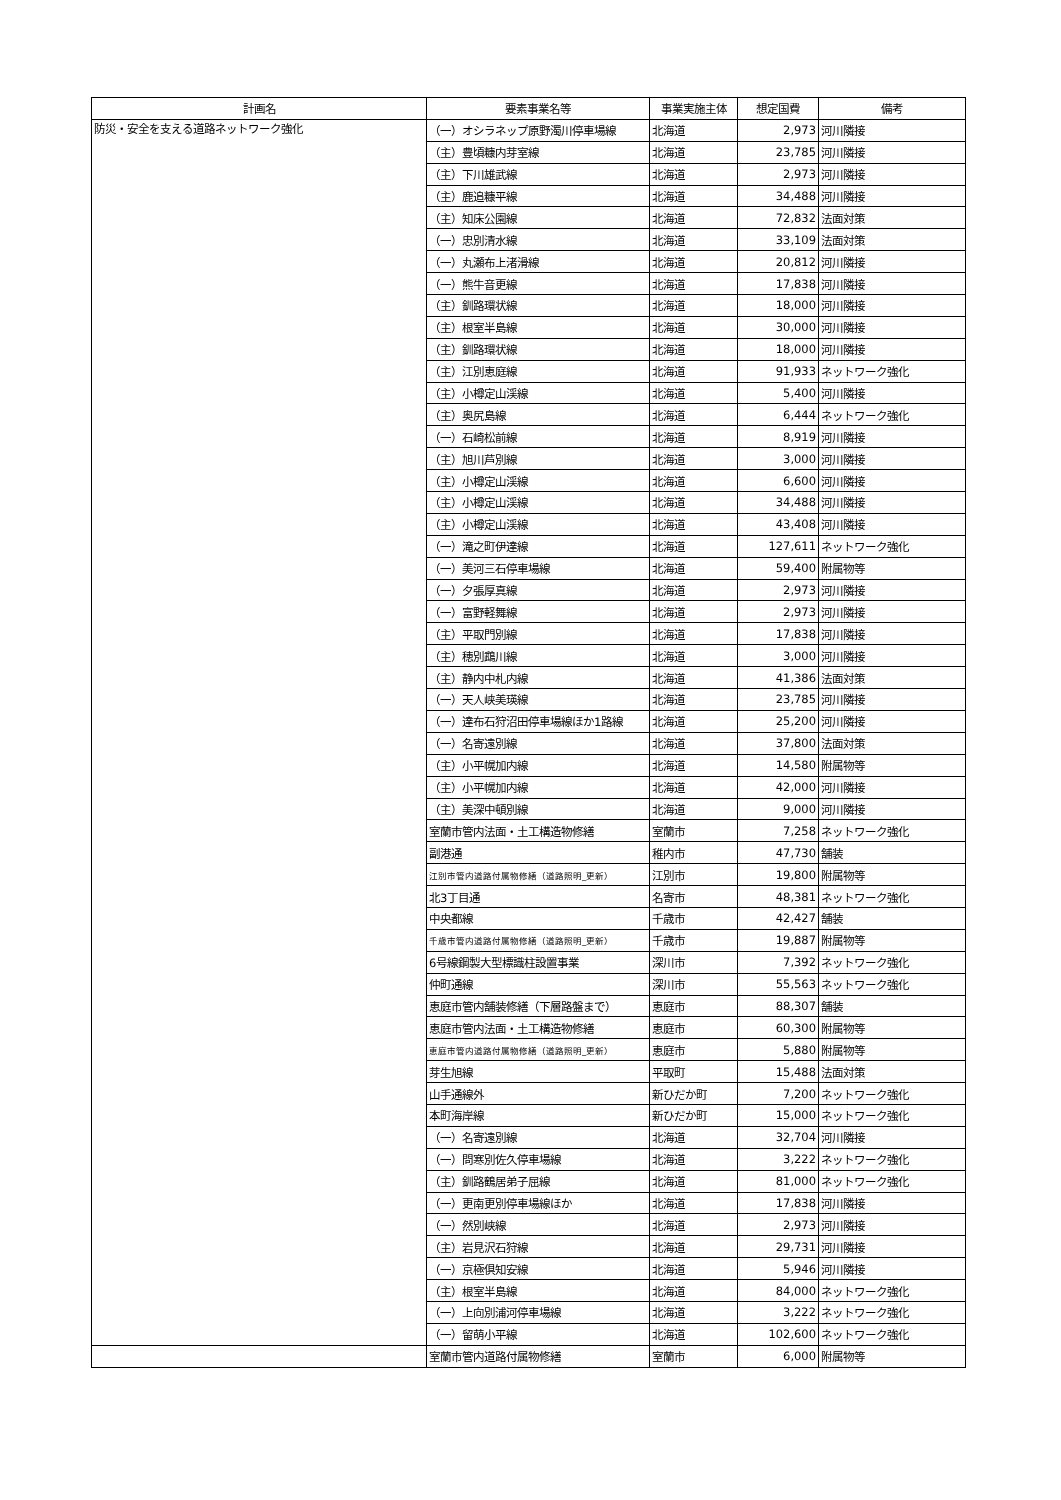| 計画名 | 要素事業名等 | 事業実施主体 | 想定国費 | 備考 |
| --- | --- | --- | --- | --- |
| 防災・安全を支える道路ネットワーク強化 | （一）オシラネップ原野濁川停車場線 | 北海道 | 2,973 | 河川隣接 |
| | （主）豊頃糠内芽室線 | 北海道 | 23,785 | 河川隣接 |
| | （主）下川雄武線 | 北海道 | 2,973 | 河川隣接 |
| | （主）鹿追糠平線 | 北海道 | 34,488 | 河川隣接 |
| | （主）知床公園線 | 北海道 | 72,832 | 法面対策 |
| | （一）忠別清水線 | 北海道 | 33,109 | 法面対策 |
| | （一）丸瀬布上渚滑線 | 北海道 | 20,812 | 河川隣接 |
| | （一）熊牛音更線 | 北海道 | 17,838 | 河川隣接 |
| | （主）釧路環状線 | 北海道 | 18,000 | 河川隣接 |
| | （主）根室半島線 | 北海道 | 30,000 | 河川隣接 |
| | （主）釧路環状線 | 北海道 | 18,000 | 河川隣接 |
| | （主）江別恵庭線 | 北海道 | 91,933 | ネットワーク強化 |
| | （主）小樽定山渓線 | 北海道 | 5,400 | 河川隣接 |
| | （主）奥尻島線 | 北海道 | 6,444 | ネットワーク強化 |
| | （一）石崎松前線 | 北海道 | 8,919 | 河川隣接 |
| | （主）旭川芦別線 | 北海道 | 3,000 | 河川隣接 |
| | （主）小樽定山渓線 | 北海道 | 6,600 | 河川隣接 |
| | （主）小樽定山渓線 | 北海道 | 34,488 | 河川隣接 |
| | （主）小樽定山渓線 | 北海道 | 43,408 | 河川隣接 |
| | （一）滝之町伊達線 | 北海道 | 127,611 | ネットワーク強化 |
| | （一）美河三石停車場線 | 北海道 | 59,400 | 附属物等 |
| | （一）夕張厚真線 | 北海道 | 2,973 | 河川隣接 |
| | （一）富野軽舞線 | 北海道 | 2,973 | 河川隣接 |
| | （主）平取門別線 | 北海道 | 17,838 | 河川隣接 |
| | （主）穂別鵡川線 | 北海道 | 3,000 | 河川隣接 |
| | （主）静内中札内線 | 北海道 | 41,386 | 法面対策 |
| | （一）天人峡美瑛線 | 北海道 | 23,785 | 河川隣接 |
| | （一）達布石狩沼田停車場線ほか1路線 | 北海道 | 25,200 | 河川隣接 |
| | （一）名寄遠別線 | 北海道 | 37,800 | 法面対策 |
| | （主）小平幌加内線 | 北海道 | 14,580 | 附属物等 |
| | （主）小平幌加内線 | 北海道 | 42,000 | 河川隣接 |
| | （主）美深中頓別線 | 北海道 | 9,000 | 河川隣接 |
| | 室蘭市管内法面・土工構造物修繕 | 室蘭市 | 7,258 | ネットワーク強化 |
| | 副港通 | 稚内市 | 47,730 | 舗装 |
| | 江別市管内道路付属物修繕（道路照明_更新） | 江別市 | 19,800 | 附属物等 |
| | 北3丁目通 | 名寄市 | 48,381 | ネットワーク強化 |
| | 中央都線 | 千歳市 | 42,427 | 舗装 |
| | 千歳市管内道路付属物修繕（道路照明_更新） | 千歳市 | 19,887 | 附属物等 |
| | 6号線鋼製大型標識柱設置事業 | 深川市 | 7,392 | ネットワーク強化 |
| | 仲町通線 | 深川市 | 55,563 | ネットワーク強化 |
| | 恵庭市管内舗装修繕（下層路盤まで） | 恵庭市 | 88,307 | 舗装 |
| | 恵庭市管内法面・土工構造物修繕 | 恵庭市 | 60,300 | 附属物等 |
| | 恵庭市管内道路付属物修繕（道路照明_更新） | 恵庭市 | 5,880 | 附属物等 |
| | 芽生旭線 | 平取町 | 15,488 | 法面対策 |
| | 山手通線外 | 新ひだか町 | 7,200 | ネットワーク強化 |
| | 本町海岸線 | 新ひだか町 | 15,000 | ネットワーク強化 |
| | （一）名寄遠別線 | 北海道 | 32,704 | 河川隣接 |
| | （一）問寒別佐久停車場線 | 北海道 | 3,222 | ネットワーク強化 |
| | （主）釧路鶴居弟子屈線 | 北海道 | 81,000 | ネットワーク強化 |
| | （一）更南更別停車場線ほか | 北海道 | 17,838 | 河川隣接 |
| | （一）然別峡線 | 北海道 | 2,973 | 河川隣接 |
| | （主）岩見沢石狩線 | 北海道 | 29,731 | 河川隣接 |
| | （一）京極倶知安線 | 北海道 | 5,946 | 河川隣接 |
| | （主）根室半島線 | 北海道 | 84,000 | ネットワーク強化 |
| | （一）上向別浦河停車場線 | 北海道 | 3,222 | ネットワーク強化 |
| | （一）留萌小平線 | 北海道 | 102,600 | ネットワーク強化 |
| | 室蘭市管内道路付属物修繕 | 室蘭市 | 6,000 | 附属物等 |